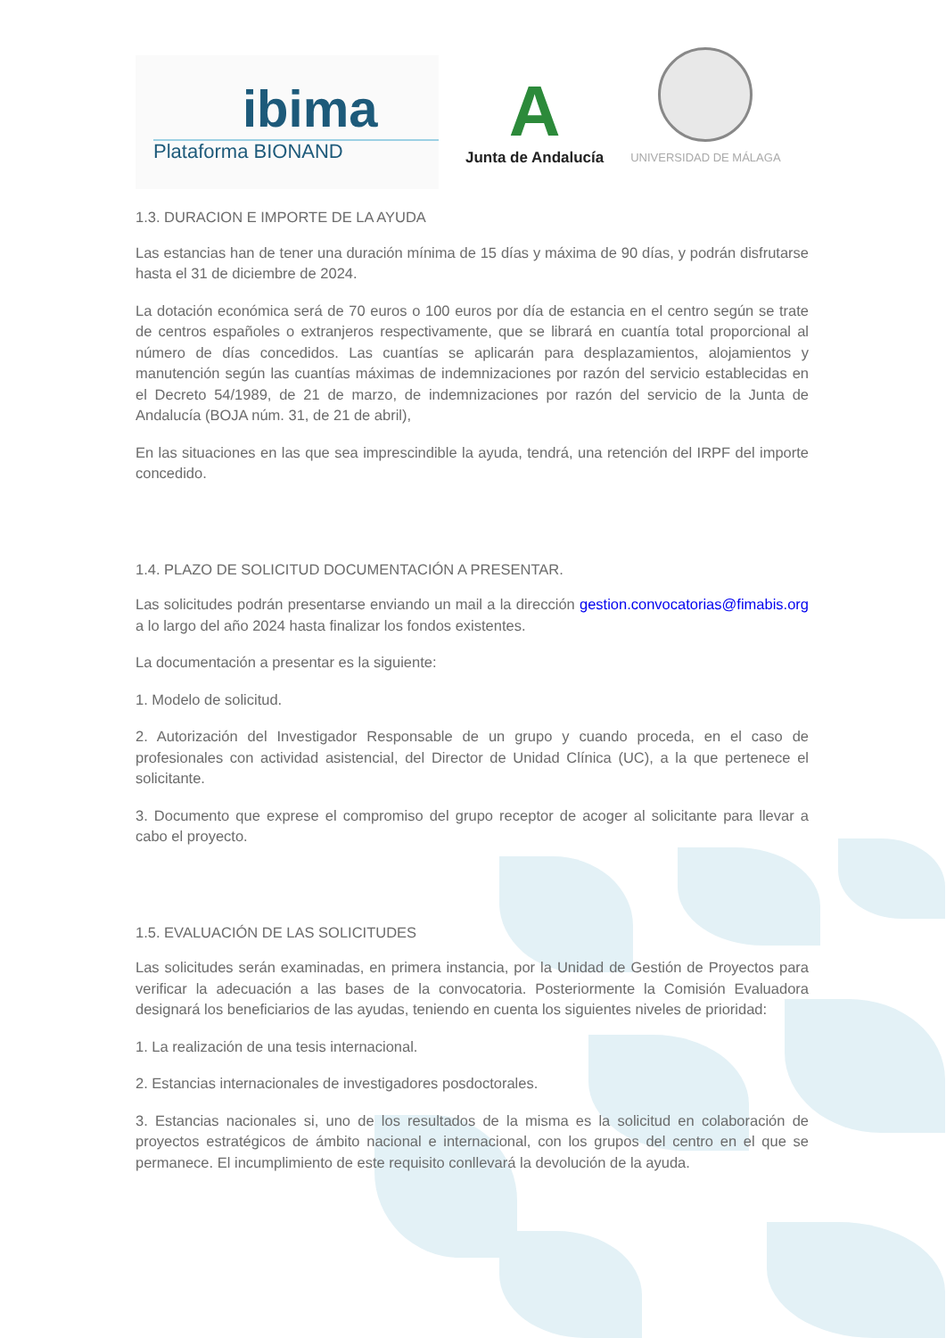ibima
Plataforma BIONAND
A
Junta de Andalucía
UNIVERSIDAD DE MÁLAGA
1.3. DURACION E IMPORTE DE LA AYUDA
Las estancias han de tener una duración mínima de 15 días y máxima de 90 días, y podrán disfrutarse hasta el 31 de diciembre de 2024.
La dotación económica será de 70 euros o 100 euros por día de estancia en el centro según se trate de centros españoles o extranjeros respectivamente, que se librará en cuantía total proporcional al número de días concedidos. Las cuantías se aplicarán para desplazamientos, alojamientos y manutención según las cuantías máximas de indemnizaciones por razón del servicio establecidas en el Decreto 54/1989, de 21 de marzo, de indemnizaciones por razón del servicio de la Junta de Andalucía (BOJA núm. 31, de 21 de abril),
En las situaciones en las que sea imprescindible la ayuda, tendrá, una retención del IRPF del importe concedido.
1.4. PLAZO DE SOLICITUD DOCUMENTACIÓN A PRESENTAR.
Las solicitudes podrán presentarse enviando un mail a la dirección gestion.convocatorias@fimabis.org a lo largo del año 2024 hasta finalizar los fondos existentes.
La documentación a presentar es la siguiente:
1. Modelo de solicitud.
2. Autorización del Investigador Responsable de un grupo y cuando proceda, en el caso de profesionales con actividad asistencial, del Director de Unidad Clínica (UC), a la que pertenece el solicitante.
3. Documento que exprese el compromiso del grupo receptor de acoger al solicitante para llevar a cabo el proyecto.
1.5. EVALUACIÓN DE LAS SOLICITUDES
Las solicitudes serán examinadas, en primera instancia, por la Unidad de Gestión de Proyectos para verificar la adecuación a las bases de la convocatoria. Posteriormente la Comisión Evaluadora designará los beneficiarios de las ayudas, teniendo en cuenta los siguientes niveles de prioridad:
1. La realización de una tesis internacional.
2. Estancias internacionales de investigadores posdoctorales.
3. Estancias nacionales si, uno de los resultados de la misma es la solicitud en colaboración de proyectos estratégicos de ámbito nacional e internacional, con los grupos del centro en el que se permanece. El incumplimiento de este requisito conllevará la devolución de la ayuda.